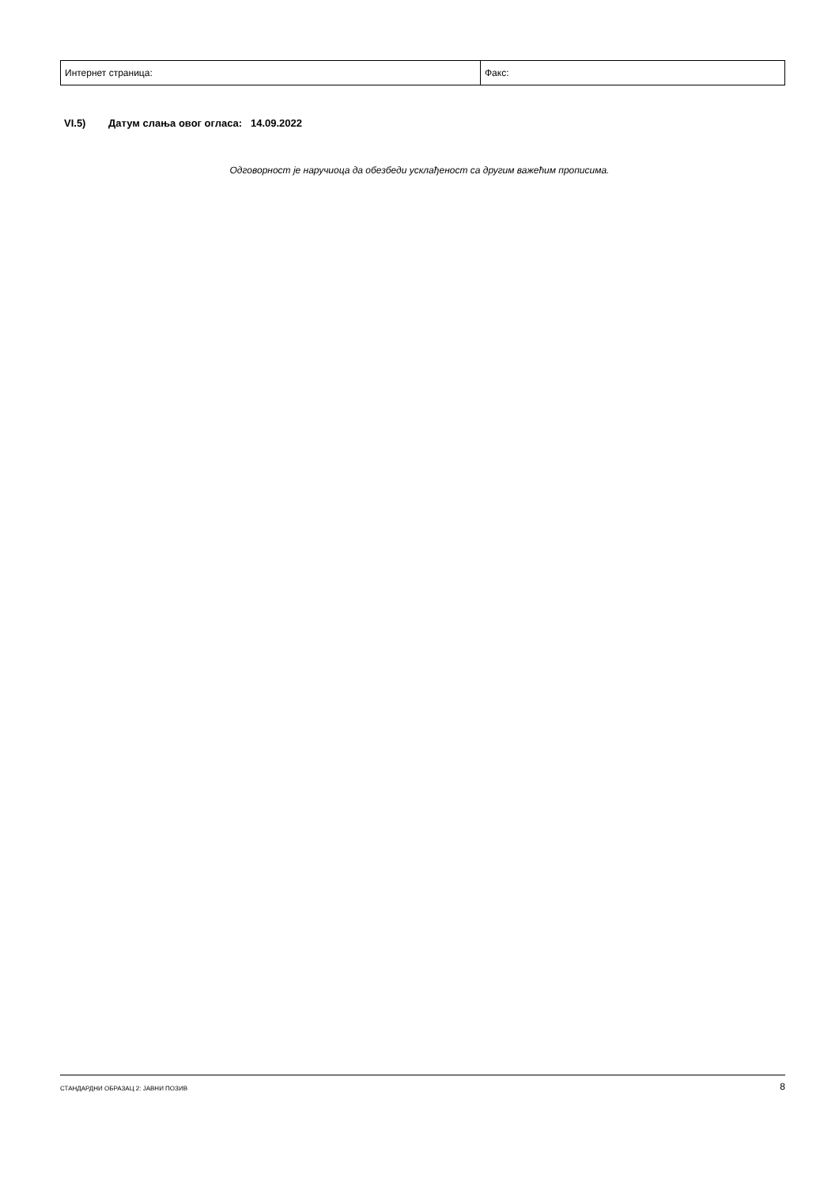| Интернет страница: | Факс: |
VI.5) Датум слања овог огласа: 14.09.2022
Одговорност је наручиоца да обезбеди усклађеност са другим важећим прописима.
СТАНДАРДНИ ОБРАЗАЦ 2: ЈАВНИ ПОЗИВ 8